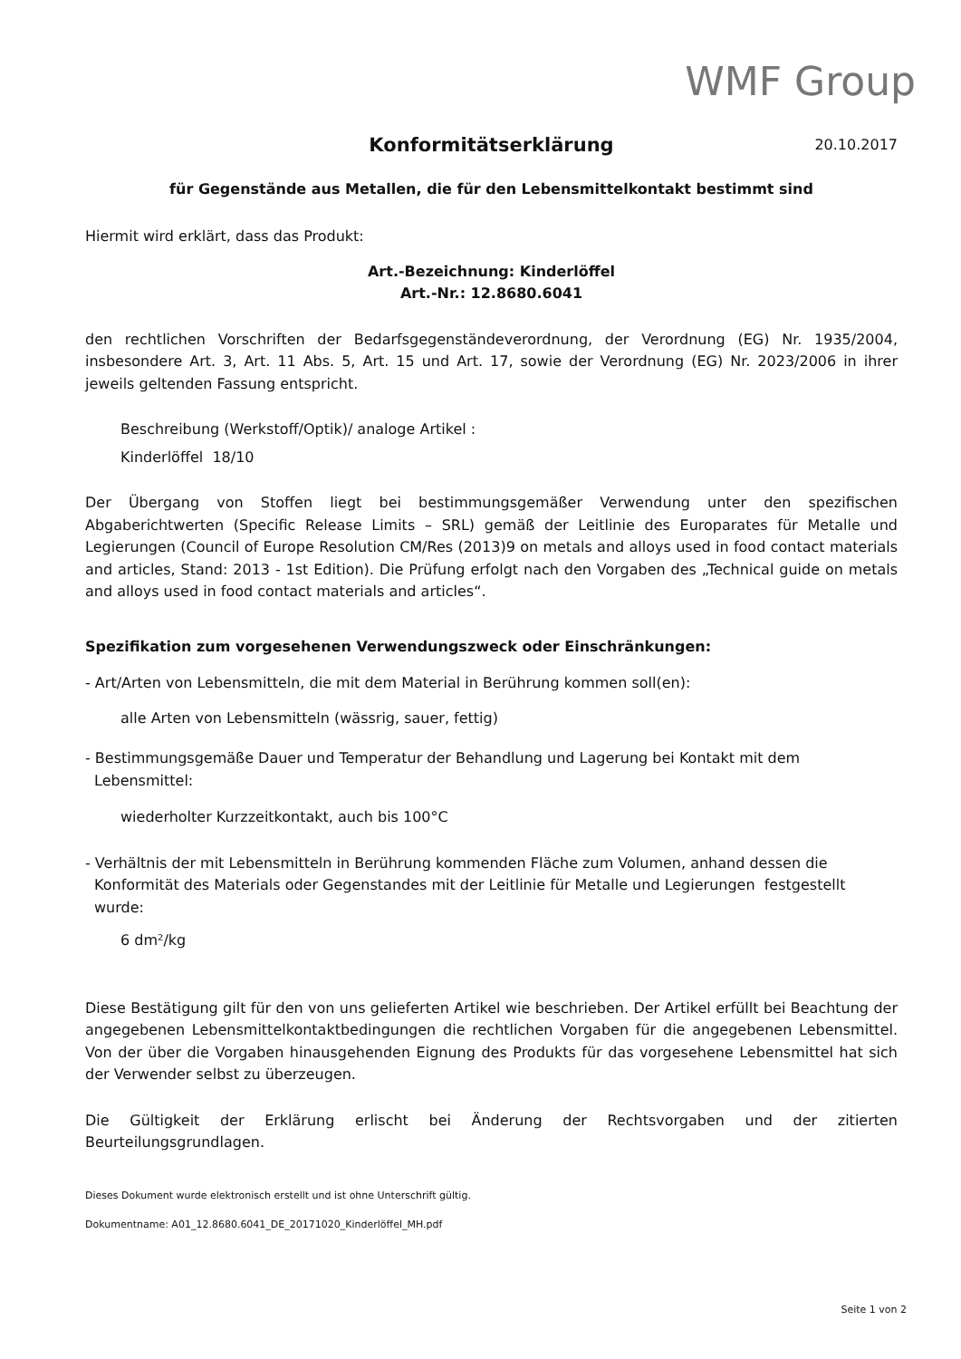WMF Group
Konformitätserklärung
20.10.2017
für Gegenstände aus Metallen, die für den Lebensmittelkontakt bestimmt sind
Hiermit wird erklärt, dass das Produkt:
Art.-Bezeichnung: Kinderlöffel
Art.-Nr.: 12.8680.6041
den rechtlichen Vorschriften der Bedarfsgegenständeverordnung, der Verordnung (EG) Nr. 1935/2004, insbesondere Art. 3, Art. 11 Abs. 5, Art. 15 und Art. 17, sowie der Verordnung (EG) Nr. 2023/2006 in ihrer jeweils geltenden Fassung entspricht.
Beschreibung (Werkstoff/Optik)/ analoge Artikel :
Kinderlöffel 18/10
Der Übergang von Stoffen liegt bei bestimmungsgemäßer Verwendung unter den spezifischen Abgaberichtwerten (Specific Release Limits – SRL) gemäß der Leitlinie des Europarates für Metalle und Legierungen (Council of Europe Resolution CM/Res (2013)9 on metals and alloys used in food contact materials and articles, Stand: 2013 - 1st Edition). Die Prüfung erfolgt nach den Vorgaben des „Technical guide on metals and alloys used in food contact materials and articles“.
Spezifikation zum vorgesehenen Verwendungszweck oder Einschränkungen:
- Art/Arten von Lebensmitteln, die mit dem Material in Berührung kommen soll(en):
alle Arten von Lebensmitteln (wässrig, sauer, fettig)
- Bestimmungsgemäße Dauer und Temperatur der Behandlung und Lagerung bei Kontakt mit dem Lebensmittel:
wiederholter Kurzzeitkontakt, auch bis 100°C
- Verhältnis der mit Lebensmitteln in Berührung kommenden Fläche zum Volumen, anhand dessen die Konformität des Materials oder Gegenstandes mit der Leitlinie für Metalle und Legierungen festgestellt wurde:
6 dm²/kg
Diese Bestätigung gilt für den von uns gelieferten Artikel wie beschrieben. Der Artikel erfüllt bei Beachtung der angegebenen Lebensmittelkontaktbedingungen die rechtlichen Vorgaben für die angegebenen Lebensmittel. Von der über die Vorgaben hinausgehenden Eignung des Produkts für das vorgesehene Lebensmittel hat sich der Verwender selbst zu überzeugen.
Die Gültigkeit der Erklärung erlischt bei Änderung der Rechtsvorgaben und der zitierten Beurteilungsgrundlagen.
Dieses Dokument wurde elektronisch erstellt und ist ohne Unterschrift gültig.
Dokumentname: A01_12.8680.6041_DE_20171020_Kinderlöffel_MH.pdf
Seite 1 von 2